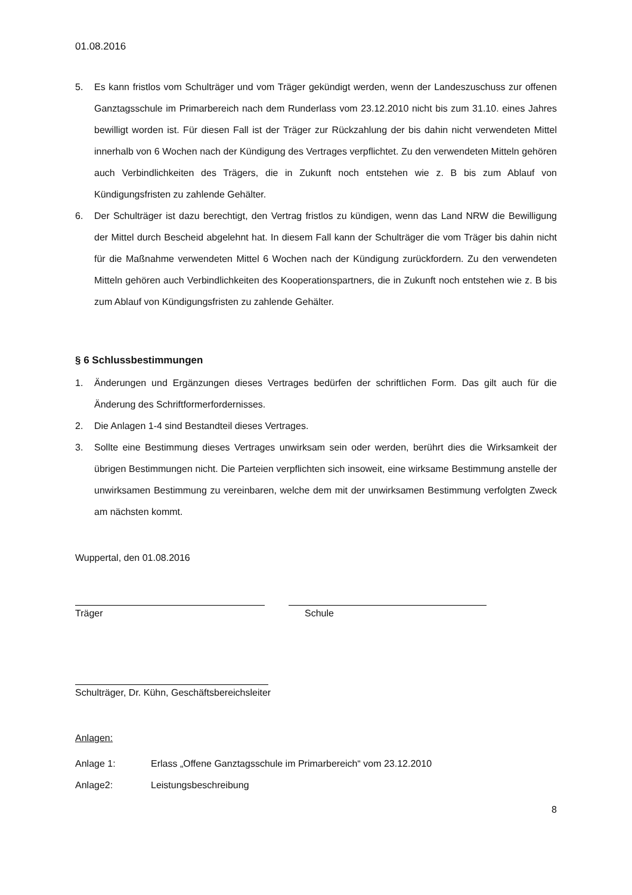01.08.2016
5. Es kann fristlos vom Schulträger und vom Träger gekündigt werden, wenn der Landeszuschuss zur offenen Ganztagsschule im Primarbereich nach dem Runderlass vom 23.12.2010 nicht bis zum 31.10. eines Jahres bewilligt worden ist. Für diesen Fall ist der Träger zur Rückzahlung der bis dahin nicht verwendeten Mittel innerhalb von 6 Wochen nach der Kündigung des Vertrages verpflichtet. Zu den verwendeten Mitteln gehören auch Verbindlichkeiten des Trägers, die in Zukunft noch entstehen wie z. B bis zum Ablauf von Kündigungsfristen zu zahlende Gehälter.
6. Der Schulträger ist dazu berechtigt, den Vertrag fristlos zu kündigen, wenn das Land NRW die Bewilligung der Mittel durch Bescheid abgelehnt hat. In diesem Fall kann der Schulträger die vom Träger bis dahin nicht für die Maßnahme verwendeten Mittel 6 Wochen nach der Kündigung zurückfordern. Zu den verwendeten Mitteln gehören auch Verbindlichkeiten des Kooperationspartners, die in Zukunft noch entstehen wie z. B bis zum Ablauf von Kündigungsfristen zu zahlende Gehälter.
§ 6 Schlussbestimmungen
1. Änderungen und Ergänzungen dieses Vertrages bedürfen der schriftlichen Form. Das gilt auch für die Änderung des Schriftformerfordernisses.
2. Die Anlagen 1-4 sind Bestandteil dieses Vertrages.
3. Sollte eine Bestimmung dieses Vertrages unwirksam sein oder werden, berührt dies die Wirksamkeit der übrigen Bestimmungen nicht. Die Parteien verpflichten sich insoweit, eine wirksame Bestimmung anstelle der unwirksamen Bestimmung zu vereinbaren, welche dem mit der unwirksamen Bestimmung verfolgten Zweck am nächsten kommt.
Wuppertal, den 01.08.2016
Träger Schule
Schulträger, Dr. Kühn, Geschäftsbereichsleiter
Anlagen:
Anlage 1: Erlass „Offene Ganztagsschule im Primarbereich“ vom 23.12.2010
Anlage2: Leistungsbeschreibung
8